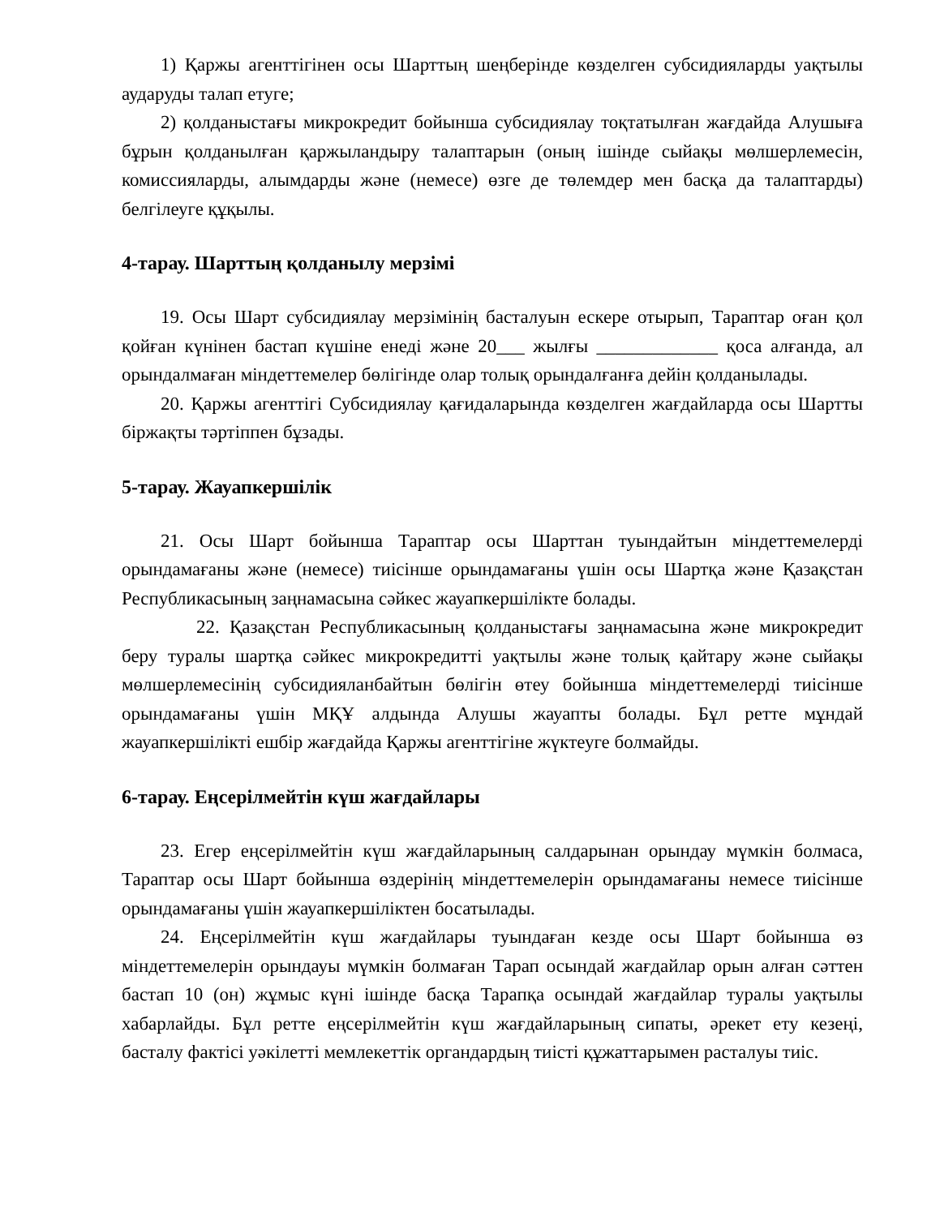1) Қаржы агенттігінен осы Шарттың шеңберінде көзделген субсидияларды уақтылы аударуды талап етуге;
2) қолданыстағы микрокредит бойынша субсидиялау тоқтатылған жағдайда Алушыға бұрын қолданылған қаржыландыру талаптарын (оның ішінде сыйақы мөлшерлемесін, комиссияларды, алымдарды және (немесе) өзге де төлемдер мен басқа да талаптарды) белгілеуге құқылы.
4-тарау. Шарттың қолданылу мерзімі
19. Осы Шарт субсидиялау мерзімінің басталуын ескере отырып, Тараптар оған қол қойған күнінен бастап күшіне енеді және 20___ жылғы _____________ қоса алғанда, ал орындалмаған міндеттемелер бөлігінде олар толық орындалғанға дейін қолданылады.
20. Қаржы агенттігі Субсидиялау қағидаларында көзделген жағдайларда осы Шартты біржақты тәртіппен бұзады.
5-тарау. Жауапкершілік
21. Осы Шарт бойынша Тараптар осы Шарттан туындайтын міндеттемелерді орындамағаны және (немесе) тиісінше орындамағаны үшін осы Шартқа және Қазақстан Республикасының заңнамасына сәйкес жауапкершілікте болады.
22. Қазақстан Республикасының қолданыстағы заңнамасына және микрокредит беру туралы шартқа сәйкес микрокредитті уақтылы және толық қайтару және сыйақы мөлшерлемесінің субсидияланбайтын бөлігін өтеу бойынша міндеттемелерді тиісінше орындамағаны үшін МҚҰ алдында Алушы жауапты болады. Бұл ретте мұндай жауапкершілікті ешбір жағдайда Қаржы агенттігіне жүктеуге болмайды.
6-тарау. Еңсерілмейтін күш жағдайлары
23. Егер еңсерілмейтін күш жағдайларының салдарынан орындау мүмкін болмаса, Тараптар осы Шарт бойынша өздерінің міндеттемелерін орындамағаны немесе тиісінше орындамағаны үшін жауапкершіліктен босатылады.
24. Еңсерілмейтін күш жағдайлары туындаған кезде осы Шарт бойынша өз міндеттемелерін орындауы мүмкін болмаған Тарап осындай жағдайлар орын алған сәттен бастап 10 (он) жұмыс күні ішінде басқа Тарапқа осындай жағдайлар туралы уақтылы хабарлайды. Бұл ретте еңсерілмейтін күш жағдайларының сипаты, әрекет ету кезеңі, басталу фактісі уәкілетті мемлекеттік органдардың тиісті құжаттарымен расталуы тиіс.